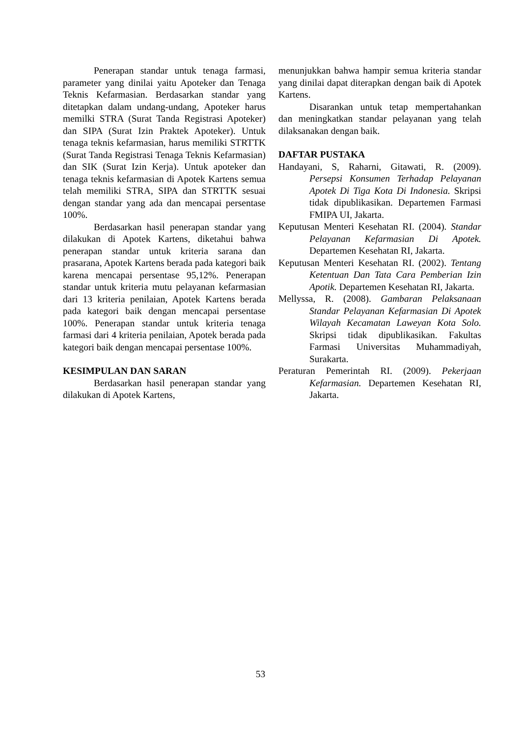Penerapan standar untuk tenaga farmasi, parameter yang dinilai yaitu Apoteker dan Tenaga Teknis Kefarmasian. Berdasarkan standar yang ditetapkan dalam undang-undang, Apoteker harus memilki STRA (Surat Tanda Registrasi Apoteker) dan SIPA (Surat Izin Praktek Apoteker). Untuk tenaga teknis kefarmasian, harus memiliki STRTTK (Surat Tanda Registrasi Tenaga Teknis Kefarmasian) dan SIK (Surat Izin Kerja). Untuk apoteker dan tenaga teknis kefarmasian di Apotek Kartens semua telah memiliki STRA, SIPA dan STRTTK sesuai dengan standar yang ada dan mencapai persentase 100%.
Berdasarkan hasil penerapan standar yang dilakukan di Apotek Kartens, diketahui bahwa penerapan standar untuk kriteria sarana dan prasarana, Apotek Kartens berada pada kategori baik karena mencapai persentase 95,12%. Penerapan standar untuk kriteria mutu pelayanan kefarmasian dari 13 kriteria penilaian, Apotek Kartens berada pada kategori baik dengan mencapai persentase 100%. Penerapan standar untuk kriteria tenaga farmasi dari 4 kriteria penilaian, Apotek berada pada kategori baik dengan mencapai persentase 100%.
KESIMPULAN DAN SARAN
Berdasarkan hasil penerapan standar yang dilakukan di Apotek Kartens,
menunjukkan bahwa hampir semua kriteria standar yang dinilai dapat diterapkan dengan baik di Apotek Kartens.
Disarankan untuk tetap mempertahankan dan meningkatkan standar pelayanan yang telah dilaksanakan dengan baik.
DAFTAR PUSTAKA
Handayani, S, Raharni, Gitawati, R. (2009). Persepsi Konsumen Terhadap Pelayanan Apotek Di Tiga Kota Di Indonesia. Skripsi tidak dipublikasikan. Departemen Farmasi FMIPA UI, Jakarta.
Keputusan Menteri Kesehatan RI. (2004). Standar Pelayanan Kefarmasian Di Apotek. Departemen Kesehatan RI, Jakarta.
Keputusan Menteri Kesehatan RI. (2002). Tentang Ketentuan Dan Tata Cara Pemberian Izin Apotik. Departemen Kesehatan RI, Jakarta.
Mellyssa, R. (2008). Gambaran Pelaksanaan Standar Pelayanan Kefarmasian Di Apotek Wilayah Kecamatan Laweyan Kota Solo. Skripsi tidak dipublikasikan. Fakultas Farmasi Universitas Muhammadiyah, Surakarta.
Peraturan Pemerintah RI. (2009). Pekerjaan Kefarmasian. Departemen Kesehatan RI, Jakarta.
53